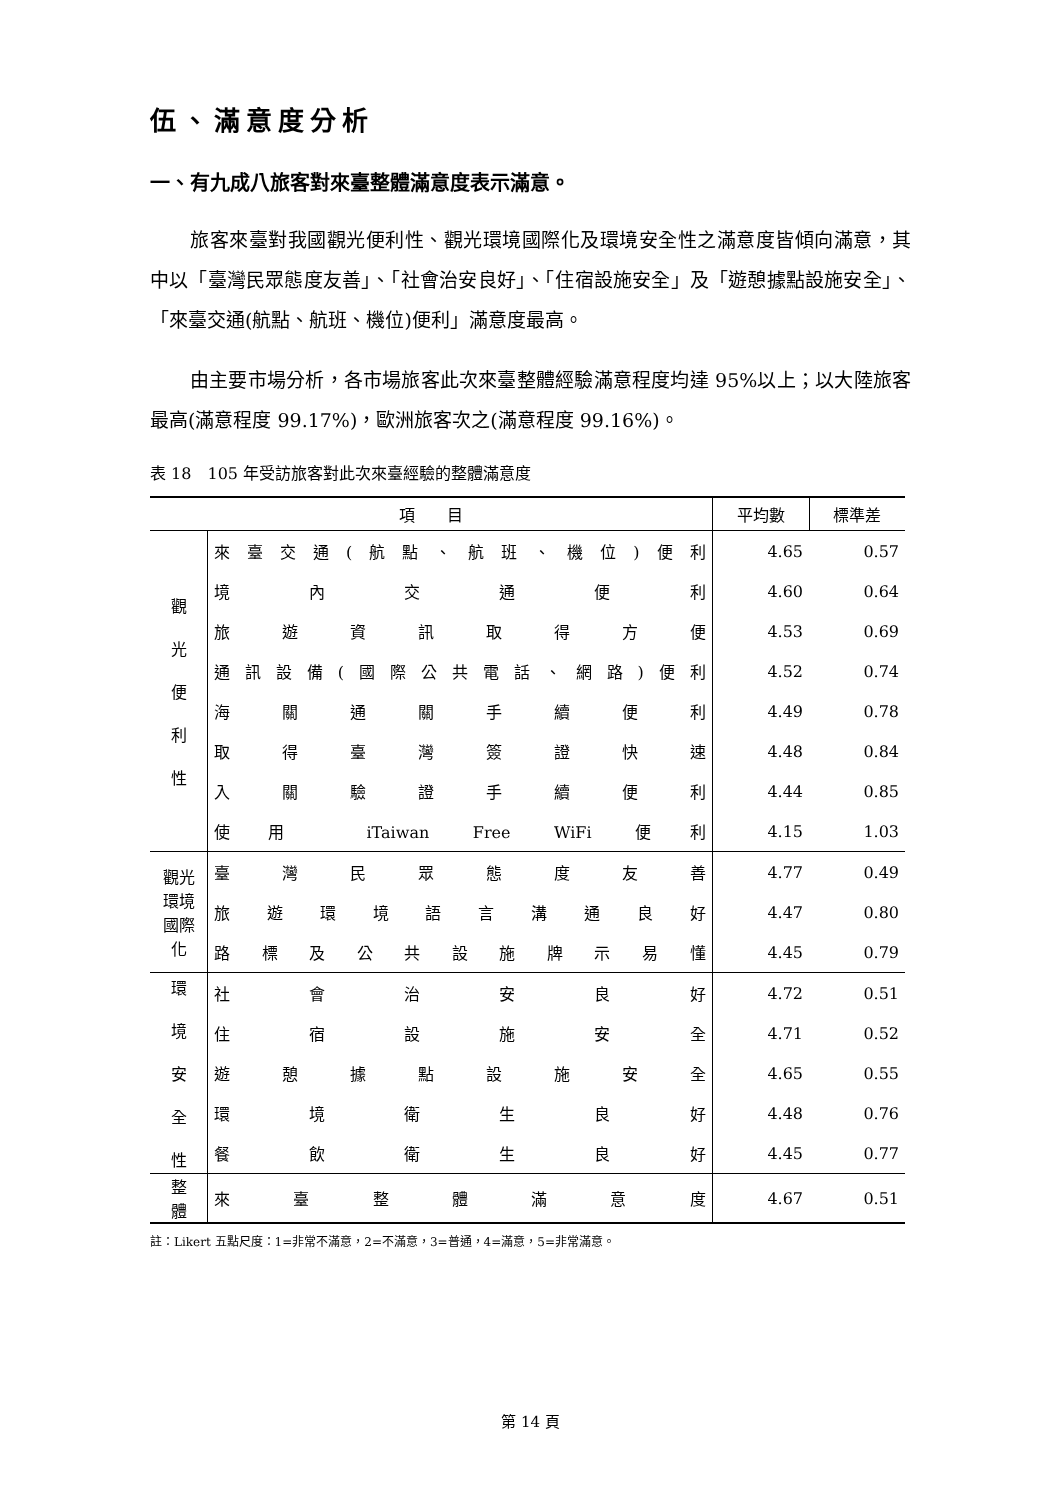伍、滿意度分析
一、有九成八旅客對來臺整體滿意度表示滿意。
旅客來臺對我國觀光便利性、觀光環境國際化及環境安全性之滿意度皆傾向滿意，其中以「臺灣民眾態度友善」、「社會治安良好」、「住宿設施安全」及「遊憩據點設施安全」、「來臺交通(航點、航班、機位)便利」滿意度最高。
由主要市場分析，各市場旅客此次來臺整體經驗滿意程度均達 95%以上；以大陸旅客最高(滿意程度 99.17%)，歐洲旅客次之(滿意程度 99.16%)。
表 18　105 年受訪旅客對此次來臺經驗的整體滿意度
| 項 目 | | 平均數 | 標準差 |
| --- | --- | --- | --- |
| 觀 光 便 利 性 | 來臺交通(航點、航班、機位)便利 | 4.65 | 0.57 |
| | 境內交通便利 | 4.60 | 0.64 |
| | 旅遊資訊取得方便 | 4.53 | 0.69 |
| | 通訊設備(國際公共電話、網路)便利 | 4.52 | 0.74 |
| | 海關通關手續便利 | 4.49 | 0.78 |
| | 取得臺灣簽證快速 | 4.48 | 0.84 |
| | 入關驗證手續便利 | 4.44 | 0.85 |
| | 使用 iTaiwan Free WiFi 便利 | 4.15 | 1.03 |
| 觀光環境 國際化 | 臺灣民眾態度友善 | 4.77 | 0.49 |
| | 旅遊環境語言溝通良好 | 4.47 | 0.80 |
| | 路標及公共設施牌示易懂 | 4.45 | 0.79 |
| 環 境 安 全 性 | 社會治安良好 | 4.72 | 0.51 |
| | 住宿設施安全 | 4.71 | 0.52 |
| | 遊憩據點設施安全 | 4.65 | 0.55 |
| | 環境衛生良好 | 4.48 | 0.76 |
| | 餐飲衛生良好 | 4.45 | 0.77 |
| 整 體 | 來臺整體滿意度 | 4.67 | 0.51 |
註：Likert 五點尺度：1=非常不滿意，2=不滿意，3=普通，4=滿意，5=非常滿意。
第 14 頁